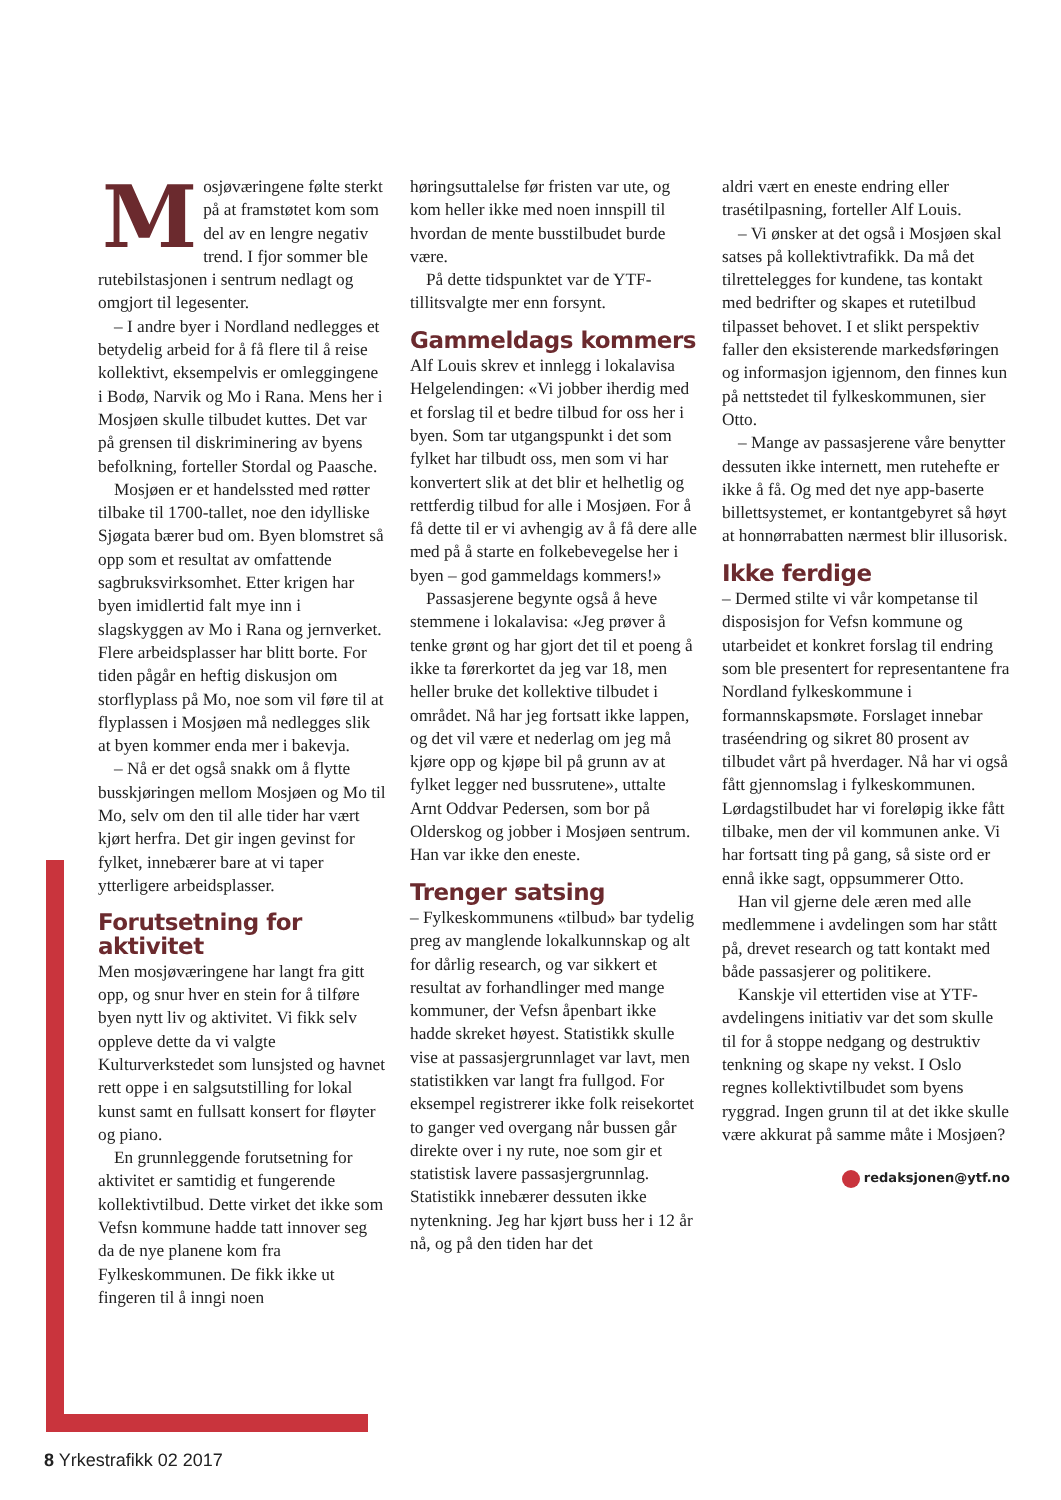Mosjøværingene følte sterkt på at framstøtet kom som del av en lengre negativ trend. I fjor sommer ble rutebilstasjonen i sentrum nedlagt og omgjort til legesenter.
– I andre byer i Nordland nedlegges et betydelig arbeid for å få flere til å reise kollektivt, eksempelvis er omleggingene i Bodø, Narvik og Mo i Rana. Mens her i Mosjøen skulle tilbudet kuttes. Det var på grensen til diskriminering av byens befolkning, forteller Stordal og Paasche.
Mosjøen er et handelssted med røtter tilbake til 1700-tallet, noe den idylliske Sjøgata bærer bud om. Byen blomstret så opp som et resultat av omfattende sagbruksvirksomhet. Etter krigen har byen imidlertid falt mye inn i slagskyggen av Mo i Rana og jernverket. Flere arbeidsplasser har blitt borte. For tiden pågår en heftig diskusjon om storflyplass på Mo, noe som vil føre til at flyplassen i Mosjøen må nedlegges slik at byen kommer enda mer i bakevja.
– Nå er det også snakk om å flytte busskjøringen mellom Mosjøen og Mo til Mo, selv om den til alle tider har vært kjørt herfra. Det gir ingen gevinst for fylket, innebærer bare at vi taper ytterligere arbeidsplasser.
Forutsetning for aktivitet
Men mosjøværingene har langt fra gitt opp, og snur hver en stein for å tilføre byen nytt liv og aktivitet. Vi fikk selv oppleve dette da vi valgte Kulturverkstedet som lunsjsted og havnet rett oppe i en salgsutstilling for lokal kunst samt en fullsatt konsert for fløyter og piano.
En grunnleggende forutsetning for aktivitet er samtidig et fungerende kollektivtilbud. Dette virket det ikke som Vefsn kommune hadde tatt innover seg da de nye planene kom fra Fylkeskommunen. De fikk ikke ut fingeren til å inngi noen
høringsuttalelse før fristen var ute, og kom heller ikke med noen innspill til hvordan de mente busstilbudet burde være.
På dette tidspunktet var de YTF-tillitsvalgte mer enn forsynt.
Gammeldags kommers
Alf Louis skrev et innlegg i lokalavisa Helgelendingen: «Vi jobber iherdig med et forslag til et bedre tilbud for oss her i byen. Som tar utgangspunkt i det som fylket har tilbudt oss, men som vi har konvertert slik at det blir et helhetlig og rettferdig tilbud for alle i Mosjøen. For å få dette til er vi avhengig av å få dere alle med på å starte en folkebevegelse her i byen – god gammeldags kommers!»
Passasjerene begynte også å heve stemmene i lokalavisa: «Jeg prøver å tenke grønt og har gjort det til et poeng å ikke ta førerkortet da jeg var 18, men heller bruke det kollektive tilbudet i området. Nå har jeg fortsatt ikke lappen, og det vil være et nederlag om jeg må kjøre opp og kjøpe bil på grunn av at fylket legger ned bussrutene», uttalte Arnt Oddvar Pedersen, som bor på Olderskog og jobber i Mosjøen sentrum. Han var ikke den eneste.
Trenger satsing
– Fylkeskommunens «tilbud» bar tydelig preg av manglende lokalkunnskap og alt for dårlig research, og var sikkert et resultat av forhandlinger med mange kommuner, der Vefsn åpenbart ikke hadde skreket høyest. Statistikk skulle vise at passasjergrunnlaget var lavt, men statistikken var langt fra fullgod. For eksempel registrerer ikke folk reisekortet to ganger ved overgang når bussen går direkte over i ny rute, noe som gir et statistisk lavere passasjergrunnlag. Statistikk innebærer dessuten ikke nytenkning. Jeg har kjørt buss her i 12 år nå, og på den tiden har det
aldri vært en eneste endring eller trasétilpasning, forteller Alf Louis.
– Vi ønsker at det også i Mosjøen skal satses på kollektivtrafikk. Da må det tilrettelegges for kundene, tas kontakt med bedrifter og skapes et rutetilbud tilpasset behovet. I et slikt perspektiv faller den eksisterende markedsføringen og informasjon igjennom, den finnes kun på nettstedet til fylkeskommunen, sier Otto.
– Mange av passasjerene våre benytter dessuten ikke internett, men rutehefte er ikke å få. Og med det nye app-baserte billettsystemet, er kontantgebyret så høyt at honnørrabatten nærmest blir illusorisk.
Ikke ferdige
– Dermed stilte vi vår kompetanse til disposisjon for Vefsn kommune og utarbeidet et konkret forslag til endring som ble presentert for representantene fra Nordland fylkeskommune i formannskapsmøte. Forslaget innebar traséendring og sikret 80 prosent av tilbudet vårt på hverdager. Nå har vi også fått gjennomslag i fylkeskommunen. Lørdagstilbudet har vi foreløpig ikke fått tilbake, men der vil kommunen anke. Vi har fortsatt ting på gang, så siste ord er ennå ikke sagt, oppsummerer Otto.
Han vil gjerne dele æren med alle medlemmene i avdelingen som har stått på, drevet research og tatt kontakt med både passasjerer og politikere.
Kanskje vil ettertiden vise at YTF-avdelingens initiativ var det som skulle til for å stoppe nedgang og destruktiv tenkning og skape ny vekst. I Oslo regnes kollektivtilbudet som byens ryggrad. Ingen grunn til at det ikke skulle være akkurat på samme måte i Mosjøen?
redaksjonen@ytf.no
8 Yrkestrafikk 02 2017